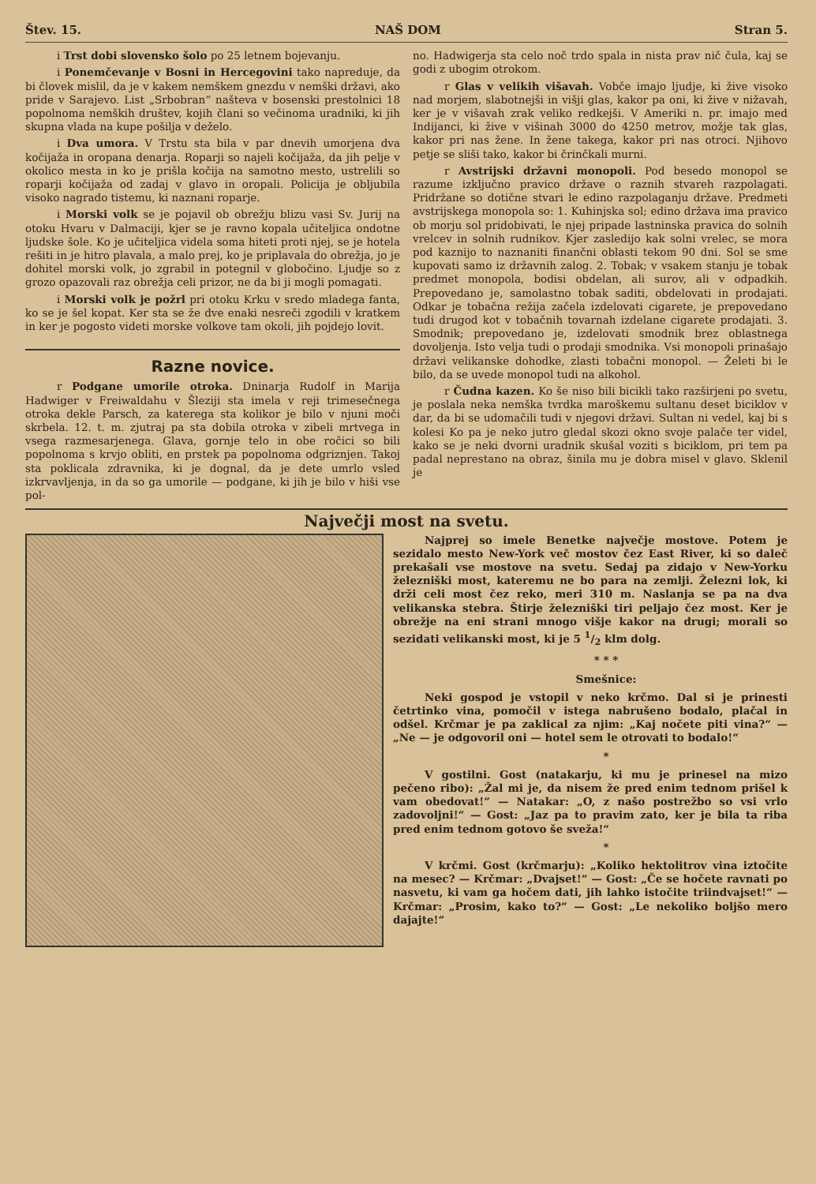Štev. 15. NAŠ DOM Stran 5.
i Trst dobi slovensko šolo po 25 letnem bojevanju.
i Ponemčevanje v Bosni in Hercegovini tako napreduje, da bi človek mislil, da je v kakem nemškem gnezdu v nemški državi, ako pride v Sarajevo. List „Srbobran“ našteva v bosenski prestolnici 18 popolnoma nemških društev, kojih člani so večinoma uradniki, ki jih skupna vlada na kupe pošilja v deželo.
i Dva umora. V Trstu sta bila v par dnevih umorjena dva kočijaža in oropana denarja. Roparji so najeli kočijaža, da jih pelje v okolico mesta in ko je prišla kočija na samotno mesto, ustrelili so roparji kočijaža od zadaj v glavo in oropali. Policija je obljubila visoko nagrado tistemu, ki naznani roparje.
i Morski volk se je pojavil ob obrežju blizu vasi Sv. Jurij na otoku Hvaru v Dalmaciji, kjer se je ravno kopala učiteljica ondotne ljudske šole. Ko je učiteljica videla soma hiteti proti njej, se je hotela rešiti in je hitro plavala, a malo prej, ko je priplavala do obrežja, jo je dohitel morski volk, jo zgrabil in potegnil v globočino. Ljudje so z grozo opazovali raz obrežja celi prizor, ne da bi ji mogli pomagati.
i Morski volk je požrl pri otoku Krku v sredo mladega fanta, ko se je šel kopat. Ker sta se že dve enaki nesreči zgodili v kratkem in ker je pogosto videti morske volkove tam okoli, jih pojdejo lovit.
Razne novice.
r Podgane umorile otroka. Dninarja Rudolf in Marija Hadwiger v Freiwaldahu v Šleziji sta imela v reji trimesečnega otroka dekle Parsch, za katerega sta kolikor je bilo v njuni moči skrbela. 12. t. m. zjutraj pa sta dobila otroka v zibeli mrtvega in vsega razmesarjenega. Glava, gornje telo in obe ročici so bili popolnoma s krvjo obliti, en prstek pa popolnoma odgriznjen. Takoj sta poklicala zdravnika, ki je dognal, da je dete umrlo vsled izkrvavljenja, in da so ga umorile — podgane, ki jih je bilo v hiši vse pol-
no. Hadwigerja sta celo noč trdo spala in nista prav nič čula, kaj se godi z ubogim otrokom.
r Glas v velikih višavah. Vobče imajo ljudje, ki žive visoko nad morjem, slabotnejši in višji glas, kakor pa oni, ki žive v nižavah, ker je v višavah zrak veliko redkejši. V Ameriki n. pr. imajo med Indijanci, ki žive v višinah 3000 do 4250 metrov, možje tak glas, kakor pri nas žene. In žene takega, kakor pri nas otroci. Njihovo petje se sliši tako, kakor bi črinčkali murni.
r Avstrijski državni monopoli. Pod besedo monopol se razume izključno pravico države o raznih stvareh razpolagati. Pridržane so dotične stvari le edino razpolaganju države. Predmeti avstrijskega monopola so: 1. Kuhinjska sol; edino država ima pravico ob morju sol pridobivati, le njej pripade lastninska pravica do solnih vrelcev in solnih rudnikov. Kjer zasledijo kak solni vrelec, se mora pod kaznijo to naznaniti finančni oblasti tekom 90 dni. Sol se sme kupovati samo iz državnih zalog. 2. Tobak; v vsakem stanju je tobak predmet monopola, bodisi obdelan, ali surov, ali v odpadkih. Prepovedano je, samolastno tobak saditi, obdelovati in prodajati. Odkar je tobačna režija začela izdelovati cigarete, je prepovedano tudi drugod kot v tobačnih tovarnah izdelane cigarete prodajati. 3. Smodnik; prepovedano je, izdelovati smodnik brez oblastnega dovoljenja. Isto velja tudi o prodaji smodnika. Vsi monopoli prinašajo državi velikanske dohodke, zlasti tobačni monopol. — Želeti bi le bilo, da se uvede monopol tudi na alkohol.
r Čudna kazen. Ko še niso bili bicikli tako razširjeni po svetu, je poslala neka nemška tvrdka maroškemu sultanu deset biciklov v dar, da bi se udomačili tudi v njegovi državi. Sultan ni vedel, kaj bi s kolesi Ko pa je neko jutro gledal skozi okno svoje palače ter videl, kako se je neki dvorni uradnik skušal voziti s biciklom, pri tem pa padal neprestano na obraz, šinila mu je dobra misel v glavo. Sklenil je
Največji most na svetu.
Najprej so imele Benetke največje mostove. Potem je sezidalo mesto New-York več mostov čez East River, ki so daleč prekašali vse mostove na svetu. Sedaj pa zidajo v New-Yorku železniški most, kateremu ne bo para na zemlji. Železni lok, ki drži celi most čez reko, meri 310 m. Naslanja se pa na dva velikanska stebra. Štirje železniški tiri peljajo čez most. Ker je obrežje na eni strani mnogo višje kakor na drugi; morali so sezidati velikanski most, ki je 5 1/2 klm dolg.
* * *
Smešnice:
Neki gospod je vstopil v neko krčmo. Dal si je prinesti četrtinko vina, pomočil v istega nabrušeno bodalo, plačal in odšel. Krčmar je pa zaklical za njim: „Kaj nočete piti vina?“ — „Ne — je odgovoril oni — hotel sem le otrovati to bodalo!“
*
V gostilni. Gost (natakarju, ki mu je prinesel na mizo pečeno ribo): „Žal mi je, da nisem že pred enim tednom prišel k vam obedovat!“ — Natakar: „O, z našo postrežbo so vsi vrlo zadovoljni!“ — Gost: „Jaz pa to pravim zato, ker je bila ta riba pred enim tednom gotovo še sveža!“
*
V krčmi. Gost (krčmarju): „Koliko hektolitrov vina iztočite na mesec? — Krčmar: „Dvajset!“ — Gost: „Če se hočete ravnati po nasvetu, ki vam ga hočem dati, jih lahko istočite triindvajset!“ — Krčmar: „Prosim, kako to?“ — Gost: „Le nekoliko boljšo mero dajajte!“